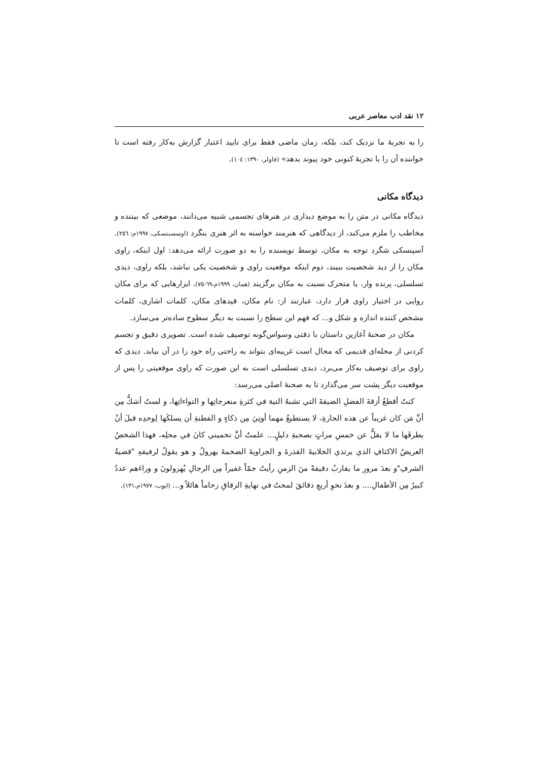۱۲ نقد ادب معاصر عربی
را به تجربهٔ ما نزدیک کند، بلکه، زمان ماضی فقط برای تایید اعتبار گزارش به‌کار رفته است تا خواننده آن را با تجربهٔ کنونی خود پیوند بدهد» (فاولر، ۱۳۹۰: ۱۰٤).
دیدگاه مکانی
دیدگاه مکانی در متن را به موضع دیداری در هنرهای تجسمی شبیه می‌دانند، موضعی که بیننده و مخاطب را ملزم می‌کند، از دیدگاهی که هنرمند خواسته به اثر هنری بنگرد (اوسسبنسکی، ۱۹۹۷م: ۲٥٦). آسپنسکی شگرد توجه به مکان، توسط نویسنده را به دو صورت ارائه می‌دهد: اول اینکه، راوی مکان را از دید شخصیت ببیند، دوم اینکه موقعیت راوی و شخصیت یکی نباشد، بلکه راوی، دیدی تسلسلی، پرنده وار، یا متحرک نسبت به مکان برگزیند (همان، ۱۹۹۹م،٦۹-۷٥). ابزارهایی که برای مکان روایی در اختیار راوی قرار دارد، عبارتند از: نام مکان، قیدهای مکان، کلمات اشاری، کلمات مشخص کننده اندازه و شکل و... که فهم این سطح را نسبت به دیگر سطوح ساده‌تر می‌سازد.
مکان در صحنهٔ آغازین داستان با دقتی وسواس‌گونه توصیف شده است. تصویری دقیق و تجسم کردنی از محله‌ای قدیمی که محال است غریبه‌ای بتواند به راحتی راه خود را در آن بیابد. دیدی که راوی برای توصیف به‌کار می‌برد، دیدی تسلسلی است به این صورت که راوی موقعیتی را پس از موقعیت دیگر پشت سر می‌گذارد تا به صحنهٔ اصلی می‌رسد:
كنتُ أقطعُ أزقةَ الفضلِ الضيقةَ التي تشبهُ التيهَ في كثرةِ منعرجاتِها و التواءاتِها، و لستُ أشكُّ مِن أنَّ مَن كان غريباً عن هذه الحارةِ، لا يستطيعُ مهما أوتِيَ مِن ذكاءٍ و الفطنةِ أن يسلكَها لِوحدِه قبلَ أنْ يطرقَها ما لا يقلُّ عن خمسِ مراتٍ بصحبةِ دليلٍ... علمتُ أنَّ تخميني كانَ في محلِه، فهذا الشخصُ العريضُ الاكتافِ الذي يرتدي الجلابيةَ القذرةَ و الجراويةَ الضخمةَ يهرولُ و هو يقولُ لرفيقهِ "قضيةُ الشرفِ"و بعدَ مرورِ ما يقاربُ دقيقةً منَ الزمنِ رأيتُ جمّاً غفيراً مِن الرجالِ يُهرولونَ و وراءَهم عددٌ كبيرٌ مِن الأطفالِ.... و بعدَ نحوِ أربعِ دقائقَ لمحتُ في نهايةِ الزقاقِ زحاماً هائلاً و... (ایوب، ۱۹۷۷م،۱۳۱).